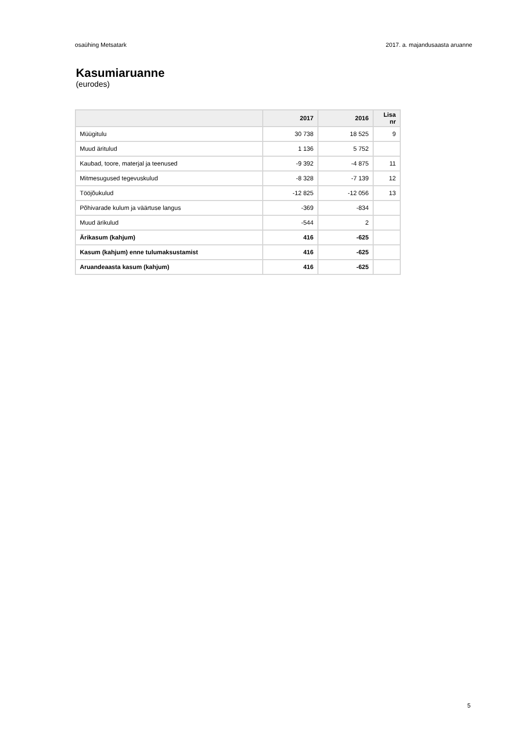osaühing Metsatark 2017. a. majandusaasta aruanne
Kasumiaruanne
(eurodes)
| | 2017 | 2016 | Lisa nr |
| --- | --- | --- | --- |
| Müügitulu | 30 738 | 18 525 | 9 |
| Muud äritulud | 1 136 | 5 752 | |
| Kaubad, toore, materjal ja teenused | -9 392 | -4 875 | 11 |
| Mitmesugused tegevuskulud | -8 328 | -7 139 | 12 |
| Tööjõukulud | -12 825 | -12 056 | 13 |
| Põhivarade kulum ja väärtuse langus | -369 | -834 | |
| Muud ärikulud | -544 | 2 | |
| Ärikasum (kahjum) | 416 | -625 | |
| Kasum (kahjum) enne tulumaksustamist | 416 | -625 | |
| Aruandeaasta kasum (kahjum) | 416 | -625 | |
5